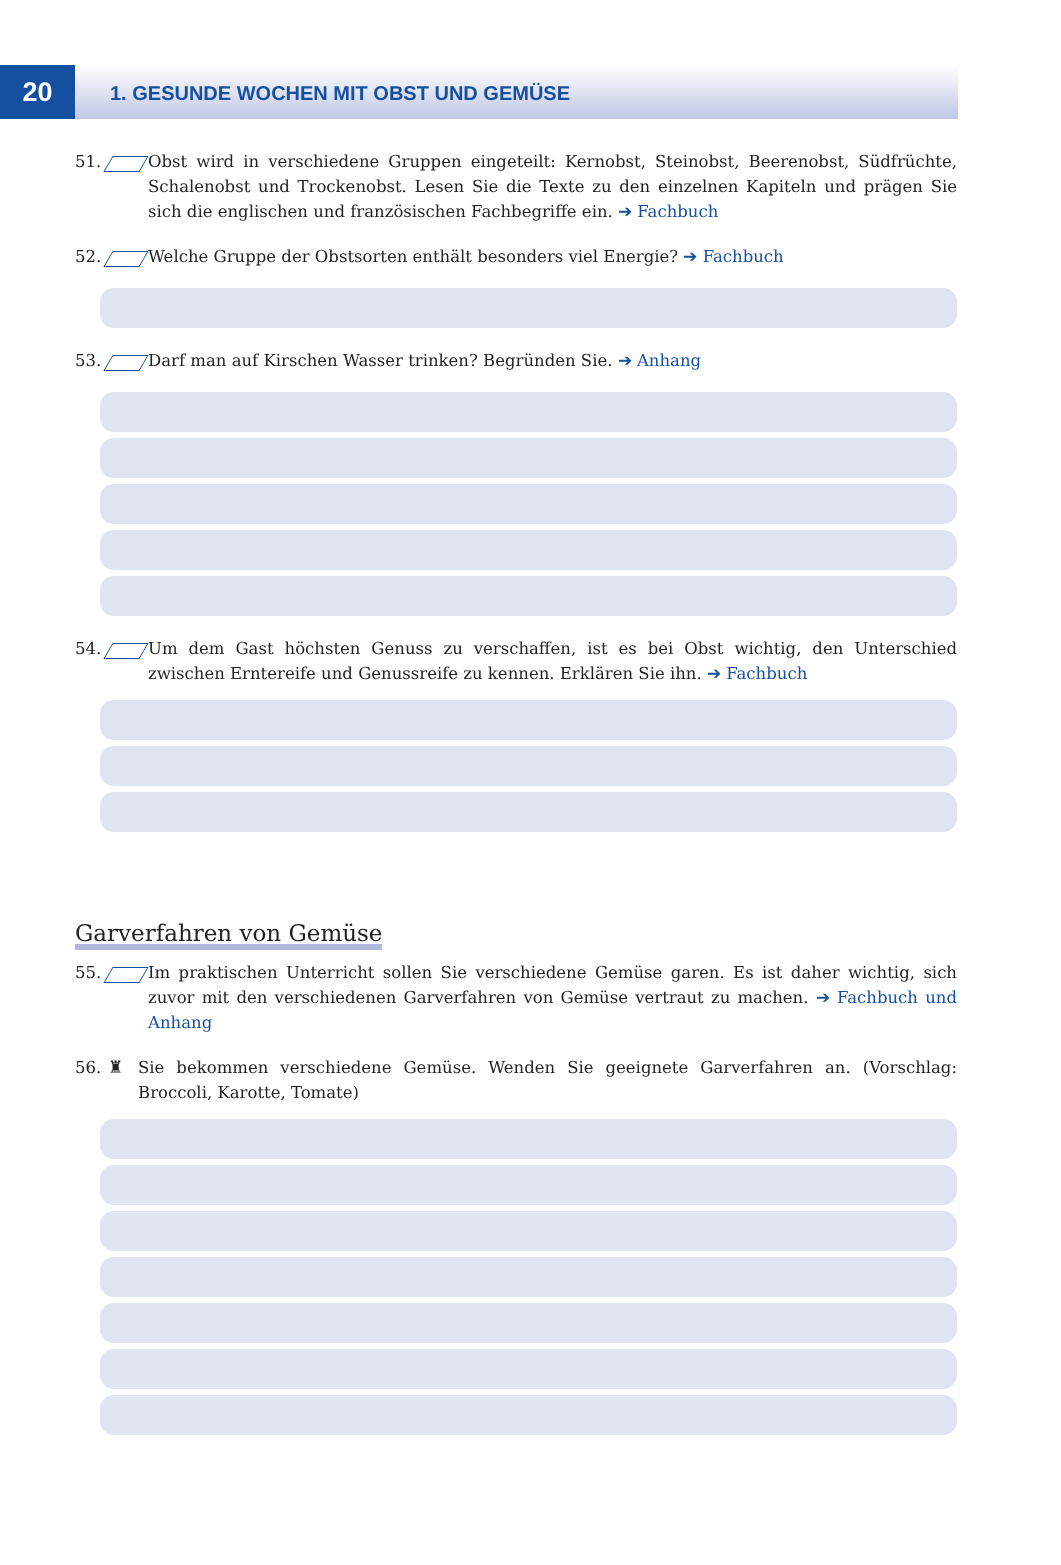20
1. GESUNDE WOCHEN MIT OBST UND GEMÜSE
51. Obst wird in verschiedene Gruppen eingeteilt: Kernobst, Steinobst, Beerenobst, Südfrüchte, Schalenobst und Trockenobst. Lesen Sie die Texte zu den einzelnen Kapiteln und prägen Sie sich die englischen und französischen Fachbegriffe ein. ➔ Fachbuch
52. Welche Gruppe der Obstsorten enthält besonders viel Energie? ➔ Fachbuch
53. Darf man auf Kirschen Wasser trinken? Begründen Sie. ➔ Anhang
54. Um dem Gast höchsten Genuss zu verschaffen, ist es bei Obst wichtig, den Unterschied zwischen Erntereife und Genussreife zu kennen. Erklären Sie ihn. ➔ Fachbuch
Garverfahren von Gemüse
55. Im praktischen Unterricht sollen Sie verschiedene Gemüse garen. Es ist daher wichtig, sich zuvor mit den verschiedenen Garverfahren von Gemüse vertraut zu machen. ➔ Fachbuch und Anhang
56. ♜ Sie bekommen verschiedene Gemüse. Wenden Sie geeignete Garverfahren an. (Vorschlag: Broccoli, Karotte, Tomate)